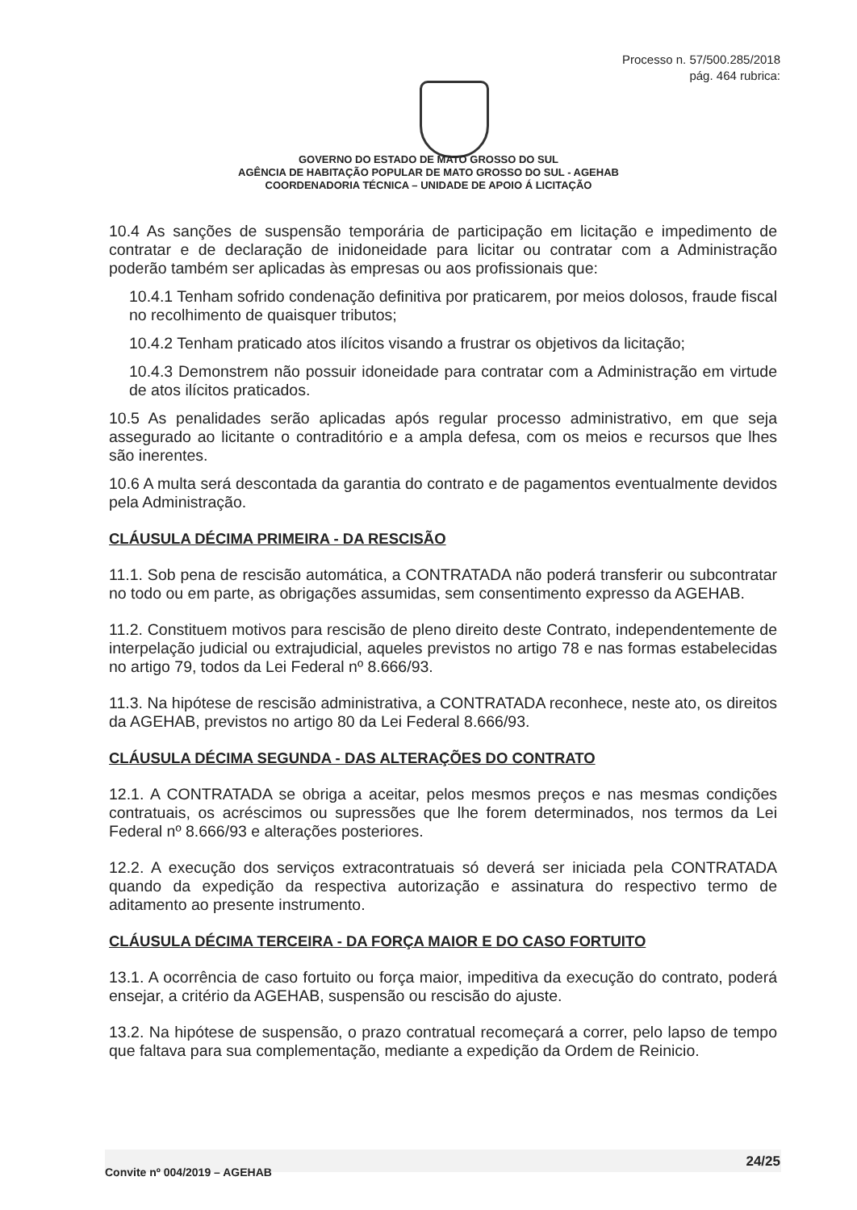Processo n. 57/500.285/2018
pág. 464 rubrica:
GOVERNO DO ESTADO DE MATO GROSSO DO SUL
AGÊNCIA DE HABITAÇÃO POPULAR DE MATO GROSSO DO SUL - AGEHAB
COORDENADORIA TÉCNICA – UNIDADE DE APOIO Á LICITAÇÃO
10.4 As sanções de suspensão temporária de participação em licitação e impedimento de contratar e de declaração de inidoneidade para licitar ou contratar com a Administração poderão também ser aplicadas às empresas ou aos profissionais que:
10.4.1 Tenham sofrido condenação definitiva por praticarem, por meios dolosos, fraude fiscal no recolhimento de quaisquer tributos;
10.4.2 Tenham praticado atos ilícitos visando a frustrar os objetivos da licitação;
10.4.3 Demonstrem não possuir idoneidade para contratar com a Administração em virtude de atos ilícitos praticados.
10.5 As penalidades serão aplicadas após regular processo administrativo, em que seja assegurado ao licitante o contraditório e a ampla defesa, com os meios e recursos que lhes são inerentes.
10.6 A multa será descontada da garantia do contrato e de pagamentos eventualmente devidos pela Administração.
CLÁUSULA DÉCIMA PRIMEIRA - DA RESCISÃO
11.1. Sob pena de rescisão automática, a CONTRATADA não poderá transferir ou subcontratar no todo ou em parte, as obrigações assumidas, sem consentimento expresso da AGEHAB.
11.2. Constituem motivos para rescisão de pleno direito deste Contrato, independentemente de interpelação judicial ou extrajudicial, aqueles previstos no artigo 78 e nas formas estabelecidas no artigo 79, todos da Lei Federal nº 8.666/93.
11.3. Na hipótese de rescisão administrativa, a CONTRATADA reconhece, neste ato, os direitos da AGEHAB, previstos no artigo 80 da Lei Federal 8.666/93.
CLÁUSULA DÉCIMA SEGUNDA - DAS ALTERAÇÕES DO CONTRATO
12.1. A CONTRATADA se obriga a aceitar, pelos mesmos preços e nas mesmas condições contratuais, os acréscimos ou supressões que lhe forem determinados, nos termos da Lei Federal nº 8.666/93 e alterações posteriores.
12.2. A execução dos serviços extracontratuais só deverá ser iniciada pela CONTRATADA quando da expedição da respectiva autorização e assinatura do respectivo termo de aditamento ao presente instrumento.
CLÁUSULA DÉCIMA TERCEIRA - DA FORÇA MAIOR E DO CASO FORTUITO
13.1. A ocorrência de caso fortuito ou força maior, impeditiva da execução do contrato, poderá ensejar, a critério da AGEHAB, suspensão ou rescisão do ajuste.
13.2. Na hipótese de suspensão, o prazo contratual recomeçará a correr, pelo lapso de tempo que faltava para sua complementação, mediante a expedição da Ordem de Reinicio.
Convite nº 004/2019 – AGEHAB
24/25